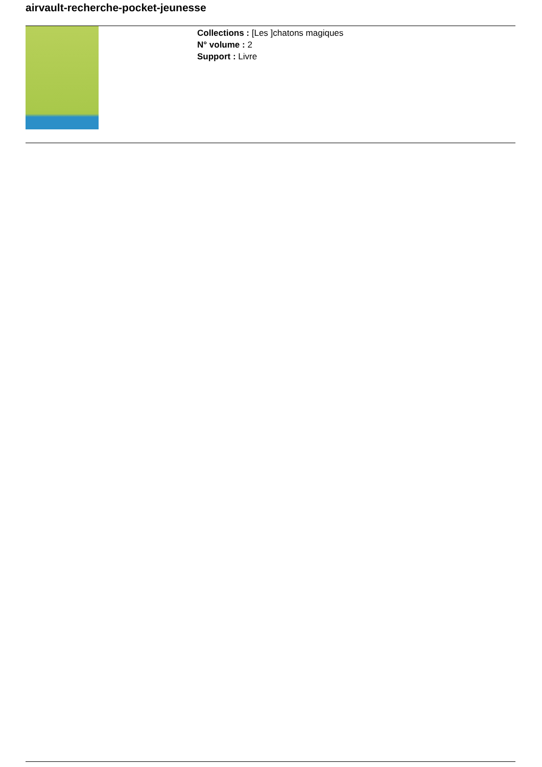airvault-recherche-pocket-jeunesse
Collections : [Les ]chatons magiques
N° volume : 2
Support : Livre